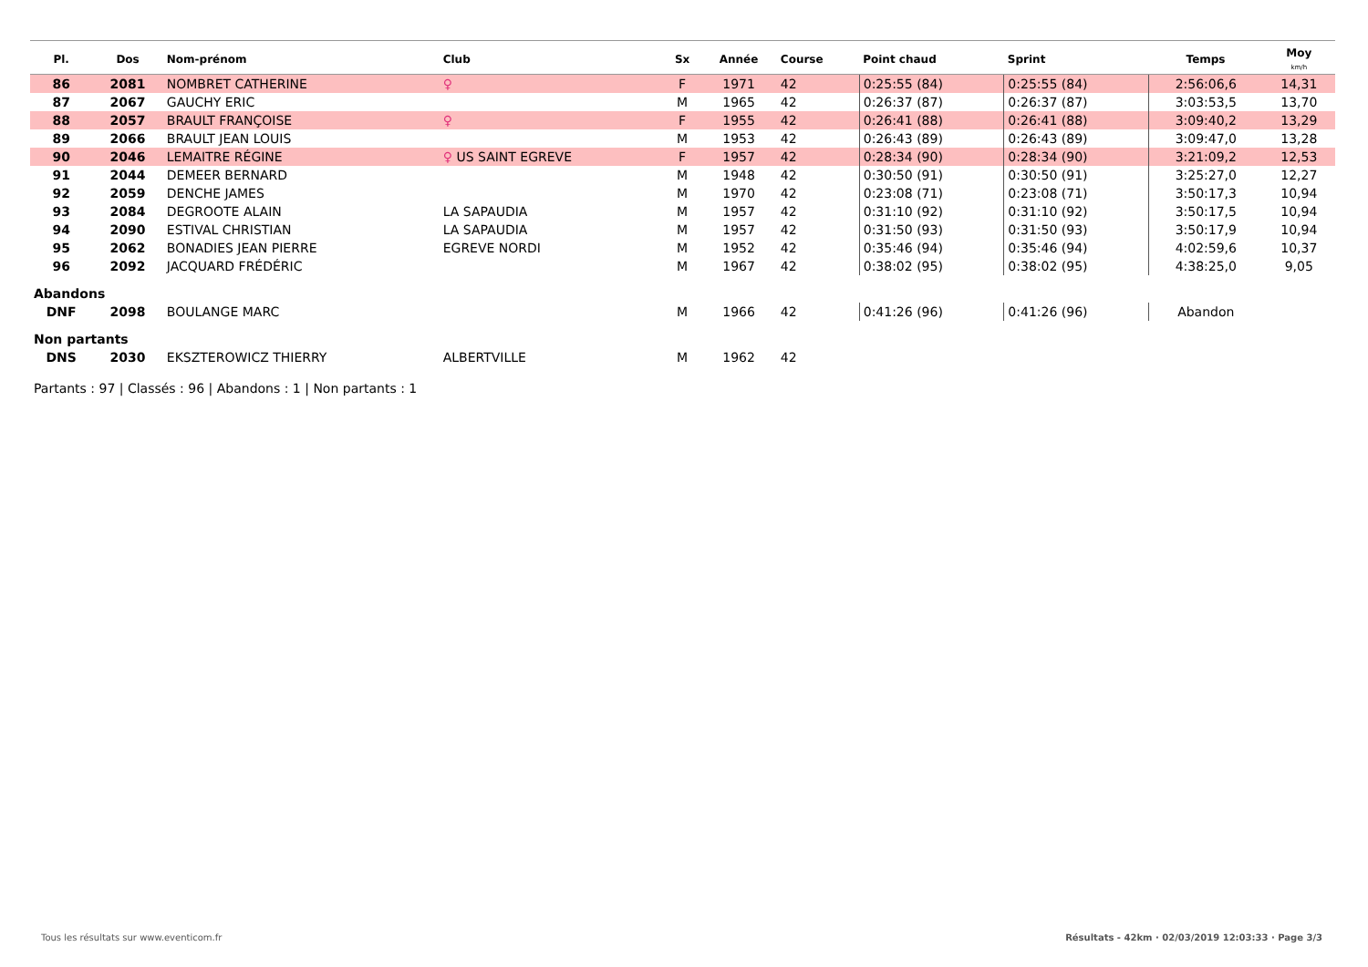| Pl. | Dos | Nom-prénom | Club | Sx | Année | Course | Point chaud | Sprint | Temps | Moy km/h |
| --- | --- | --- | --- | --- | --- | --- | --- | --- | --- | --- |
| 86 | 2081 | NOMBRET CATHERINE | ♀ | F | 1971 | 42 | 0:25:55 (84) | 0:25:55 (84) | 2:56:06,6 | 14,31 |
| 87 | 2067 | GAUCHY ERIC | | M | 1965 | 42 | 0:26:37 (87) | 0:26:37 (87) | 3:03:53,5 | 13,70 |
| 88 | 2057 | BRAULT FRANÇOISE | ♀ | F | 1955 | 42 | 0:26:41 (88) | 0:26:41 (88) | 3:09:40,2 | 13,29 |
| 89 | 2066 | BRAULT JEAN LOUIS | | M | 1953 | 42 | 0:26:43 (89) | 0:26:43 (89) | 3:09:47,0 | 13,28 |
| 90 | 2046 | LEMAITRE RÉGINE | ♀ US SAINT EGREVE | F | 1957 | 42 | 0:28:34 (90) | 0:28:34 (90) | 3:21:09,2 | 12,53 |
| 91 | 2044 | DEMEER BERNARD | | M | 1948 | 42 | 0:30:50 (91) | 0:30:50 (91) | 3:25:27,0 | 12,27 |
| 92 | 2059 | DENCHE JAMES | | M | 1970 | 42 | 0:23:08 (71) | 0:23:08 (71) | 3:50:17,3 | 10,94 |
| 93 | 2084 | DEGROOTE ALAIN | LA SAPAUDIA | M | 1957 | 42 | 0:31:10 (92) | 0:31:10 (92) | 3:50:17,5 | 10,94 |
| 94 | 2090 | ESTIVAL CHRISTIAN | LA SAPAUDIA | M | 1957 | 42 | 0:31:50 (93) | 0:31:50 (93) | 3:50:17,9 | 10,94 |
| 95 | 2062 | BONADIES JEAN PIERRE | EGREVE NORDI | M | 1952 | 42 | 0:35:46 (94) | 0:35:46 (94) | 4:02:59,6 | 10,37 |
| 96 | 2092 | JACQUARD FRÉDÉRIC | | M | 1967 | 42 | 0:38:02 (95) | 0:38:02 (95) | 4:38:25,0 | 9,05 |
| Abandons | | | | | | | | | | |
| DNF | 2098 | BOULANGE MARC | | M | 1966 | 42 | 0:41:26 (96) | 0:41:26 (96) | Abandon | |
| Non partants | | | | | | | | | | |
| DNS | 2030 | EKSZTEROWICZ THIERRY | ALBERTVILLE | M | 1962 | 42 | | | | |
| Partants : 97 / Classés : 96 / Abandons : 1 / Non partants : 1 | | | | | | | | | | |
Tous les résultats sur www.eventicom.fr
Résultats - 42km · 02/03/2019 12:03:33 · Page 3/3